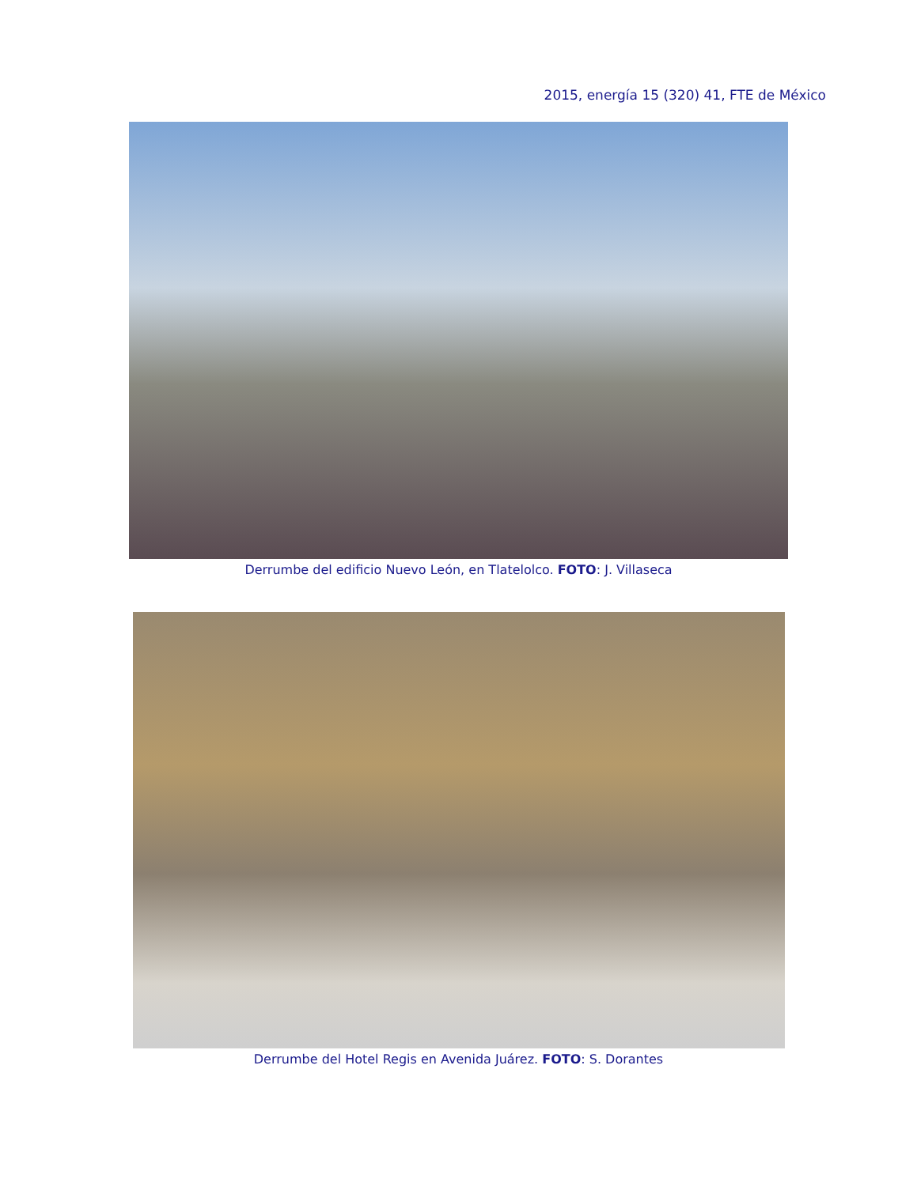2015, energía 15 (320) 41, FTE de México
Derrumbe del edificio Nuevo León, en Tlatelolco. FOTO: J. Villaseca
Derrumbe del Hotel Regis en Avenida Juárez. FOTO: S. Dorantes